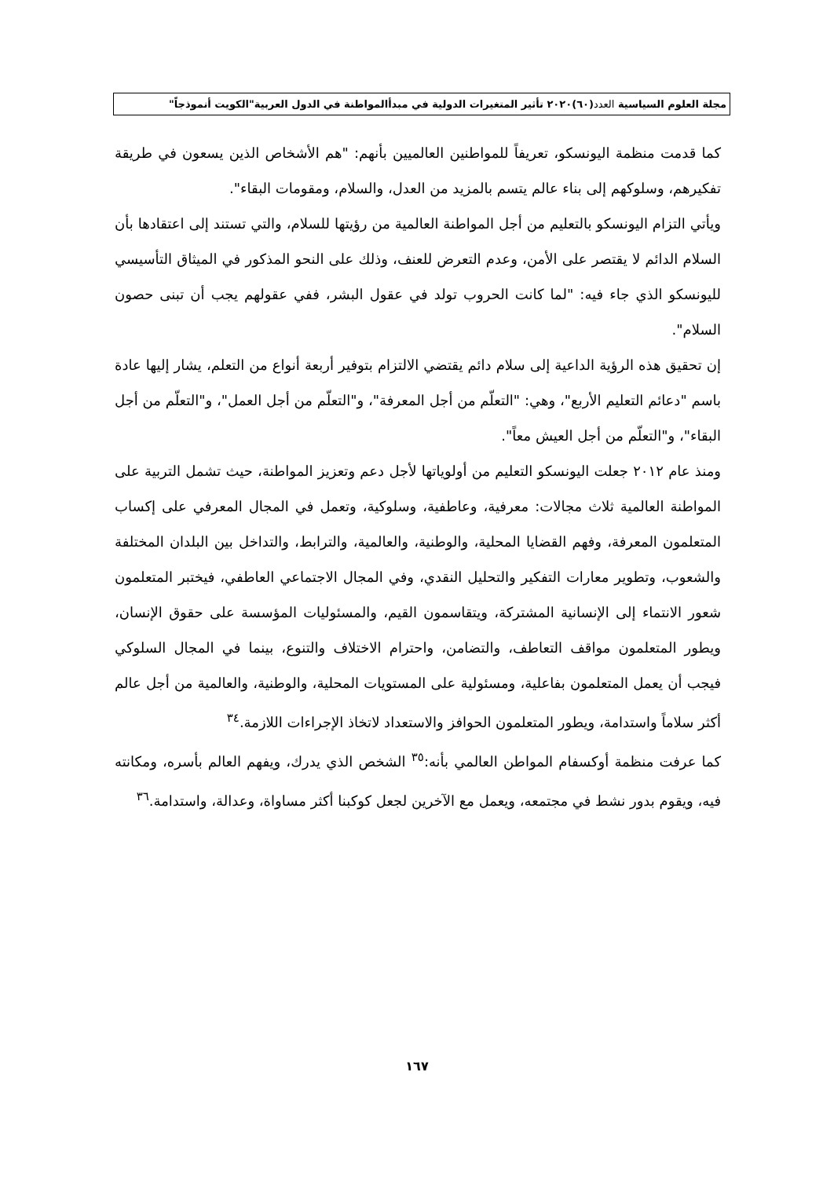مجلة العلوم السياسية العدد(٦٠)٢٠٢٠ تأثير المتغيرات الدولية في مبدأالمواطنة في الدول العربية"الكويت أنموذجاً"
كما قدمت منظمة اليونسكو، تعريفاً للمواطنين العالميين بأنهم: "هم الأشخاص الذين يسعون في طريقة تفكيرهم، وسلوكهم إلى بناء عالم يتسم بالمزيد من العدل، والسلام، ومقومات البقاء".
ويأتي التزام اليونسكو بالتعليم من أجل المواطنة العالمية من رؤيتها للسلام، والتي تستند إلى اعتقادها بأن السلام الدائم لا يقتصر على الأمن، وعدم التعرض للعنف، وذلك على النحو المذكور في الميثاق التأسيسي لليونسكو الذي جاء فيه: "لما كانت الحروب تولد في عقول البشر، ففي عقولهم يجب أن تبنى حصون السلام".
إن تحقيق هذه الرؤية الداعية إلى سلام دائم يقتضي الالتزام بتوفير أربعة أنواع من التعلم، يشار إليها عادة باسم "دعائم التعليم الأربع"، وهي: "التعلّم من أجل المعرفة"، و"التعلّم من أجل العمل"، و"التعلّم من أجل البقاء"، و"التعلّم من أجل العيش معاً".
ومنذ عام ٢٠١٢ جعلت اليونسكو التعليم من أولوياتها لأجل دعم وتعزيز المواطنة، حيث تشمل التربية على المواطنة العالمية ثلاث مجالات: معرفية، وعاطفية، وسلوكية، وتعمل في المجال المعرفي على إكساب المتعلمون المعرفة، وفهم القضايا المحلية، والوطنية، والعالمية، والترابط، والتداخل بين البلدان المختلفة والشعوب، وتطوير معارات التفكير والتحليل النقدي، وفي المجال الاجتماعي العاطفي، فيختبر المتعلمون شعور الانتماء إلى الإنسانية المشتركة، ويتقاسمون القيم، والمسئوليات المؤسسة على حقوق الإنسان، ويطور المتعلمون مواقف التعاطف، والتضامن، واحترام الاختلاف والتنوع، بينما في المجال السلوكي فيجب أن يعمل المتعلمون بفاعلية، ومسئولية على المستويات المحلية، والوطنية، والعالمية من أجل عالم أكثر سلاماً واستدامة، ويطور المتعلمون الحوافز والاستعداد لاتخاذ الإجراءات اللازمة.<sup>٣٤</sup>
كما عرفت منظمة أوكسفام المواطن العالمي بأنه:<sup>٣٥</sup> الشخص الذي يدرك، ويفهم العالم بأسره، ومكانته فيه، ويقوم بدور نشط في مجتمعه، ويعمل مع الآخرين لجعل كوكبنا أكثر مساواة، وعدالة، واستدامة.<sup>٣٦</sup>
١٦٧